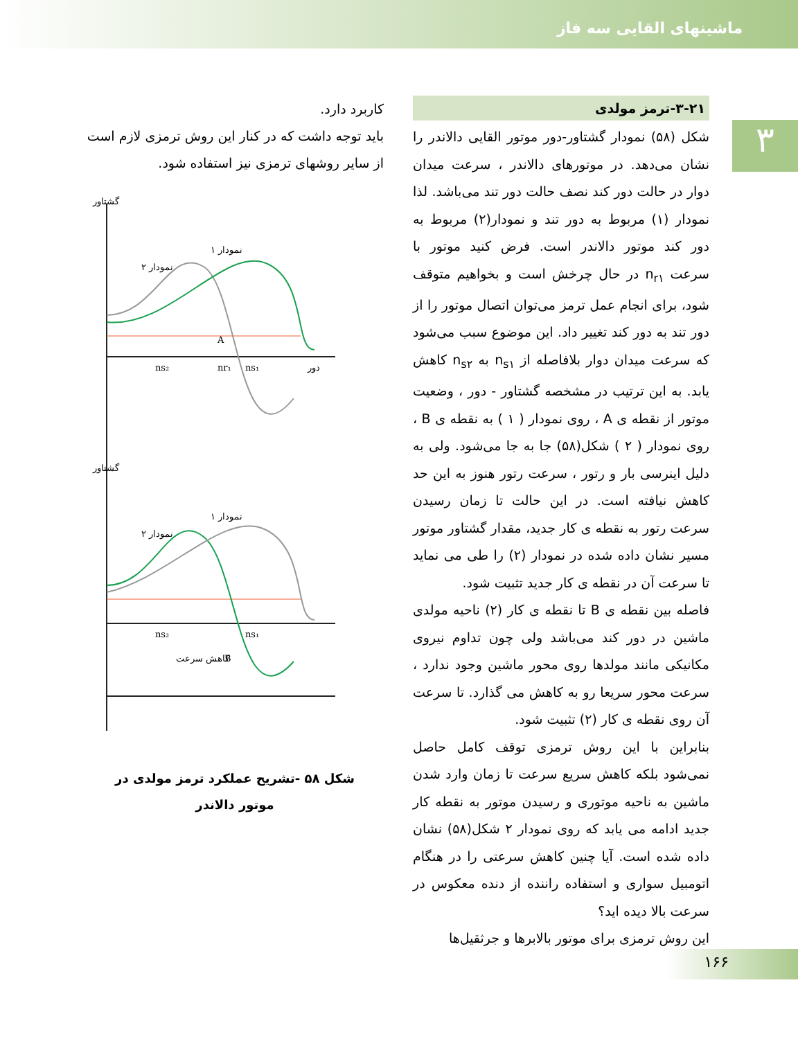ماشینهای القایی سه فاز
۳
۳-۲۱-ترمز مولدی
شکل (۵۸) نمودار گشتاور-دور موتور القایی دالاندر را نشان می‌دهد. در موتورهای دالاندر ، سرعت میدان دوار در حالت دور کند نصف حالت دور تند می‌باشد. لذا نمودار (۱) مربوط به دور تند و نمودار(۲) مربوط به دور کند موتور دالاندر است. فرض کنید موتور با سرعت n<sub>r۱</sub> در حال چرخش است و بخواهیم متوقف شود، برای انجام عمل ترمز می‌توان اتصال موتور را از دور تند به دور کند تغییر داد. این موضوع سبب می‌شود که سرعت میدان دوار بلافاصله از n<sub>s۱</sub> به n<sub>s۲</sub> کاهش یابد. به این ترتیب در مشخصه گشتاور - دور ، وضعیت موتور از نقطه ی A ، روی نمودار ( ۱ ) به نقطه ی B ، روی نمودار ( ۲ ) شکل(۵۸) جا به جا می‌شود. ولی به دلیل اینرسی بار و رتور ، سرعت رتور هنوز به این حد کاهش نیافته است. در این حالت تا زمان رسیدن سرعت رتور به نقطه ی کار جدید، مقدار گشتاور موتور مسیر نشان داده شده در نمودار (۲) را طی می نماید تا سرعت آن در نقطه ی کار جدید تثبیت شود.
فاصله بین نقطه ی B تا نقطه ی کار (۲) ناحیه مولدی ماشین در دور کند می‌باشد ولی چون تداوم نیروی مکانیکی مانند مولدها روی محور ماشین وجود ندارد ، سرعت محور سریعا رو به کاهش می گذارد. تا سرعت آن روی نقطه ی کار (۲) تثبیت شود.
بنابراین با این روش ترمزی توقف کامل حاصل نمی‌شود بلکه کاهش سریع سرعت تا زمان وارد شدن ماشین به ناحیه موتوری و رسیدن موتور به نقطه کار جدید ادامه می یابد که روی نمودار ۲ شکل(۵۸) نشان داده شده است. آیا چنین کاهش سرعتی را در هنگام اتومبیل سواری و استفاده راننده از دنده معکوس در سرعت بالا دیده اید؟
این روش ترمزی برای موتور بالابرها و جرثقیل‌ها
کاربرد دارد.
باید توجه داشت که در کنار این روش ترمزی لازم است از سایر روشهای ترمزی نیز استفاده شود.
نمودار ۱
نمودار ۲
گشتاور
A
nr₁
ns₁
ns₂
دور
نمودار ۱
نمودار ۲
B
کاهش سرعت
گشتاور
ns₂
ns₁
شکل ۵۸ -تشریح عملکرد ترمز مولدی در
موتور دالاندر
۱۶۶